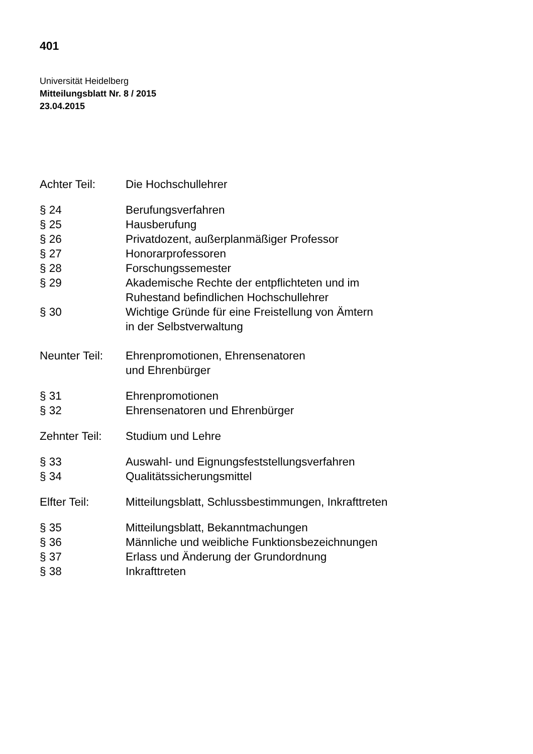401
Universität Heidelberg
Mitteilungsblatt Nr. 8 / 2015
23.04.2015
Achter Teil: Die Hochschullehrer
§ 24 Berufungsverfahren
§ 25 Hausberufung
§ 26 Privatdozent, außerplanmäßiger Professor
§ 27 Honorarprofessoren
§ 28 Forschungssemester
§ 29 Akademische Rechte der entpflichteten und im
Ruhestand befindlichen Hochschullehrer
§ 30 Wichtige Gründe für eine Freistellung von Ämtern
in der Selbstverwaltung
Neunter Teil:
Ehrenpromotionen, Ehrensenatoren
und Ehrenbürger
§ 31 Ehrenpromotionen
§ 32 Ehrensenatoren und Ehrenbürger
Zehnter Teil:
Studium und Lehre
§ 33 Auswahl- und Eignungsfeststellungsverfahren
§ 34 Qualitätssicherungsmittel
Elfter Teil: Mitteilungsblatt, Schlussbestimmungen, Inkrafttreten
§ 35 Mitteilungsblatt, Bekanntmachungen
§ 36 Männliche und weibliche Funktionsbezeichnungen
§ 37 Erlass und Änderung der Grundordnung
§ 38 Inkrafttreten